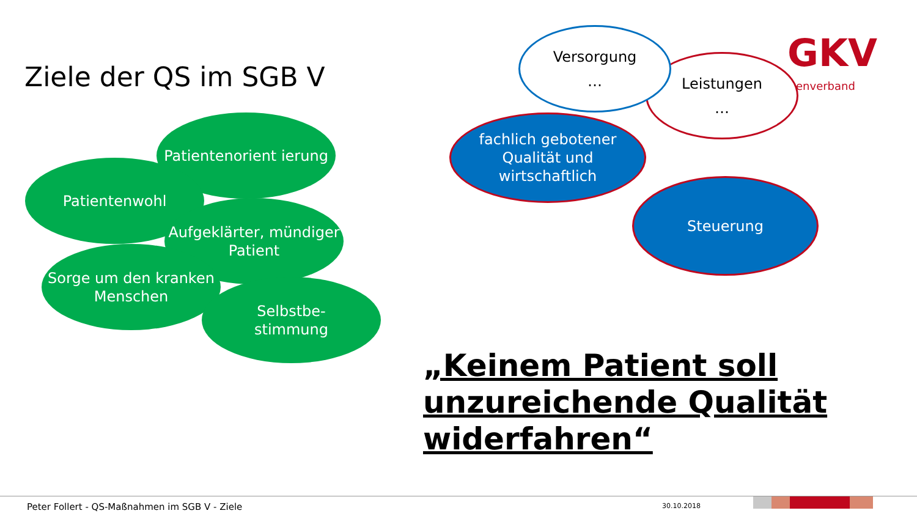Ziele der QS im SGB V
Leistungen
…
Versorgung
…
GKV
enverband
fachlich gebotener Qualität und wirtschaftlich
Steuerung
Patientenorient ierung
Patientenwohl
Aufgeklärter, mündiger Patient
Sorge um den kranken Menschen
Selbstbe-
stimmung
„Keinem Patient soll
unzureichende Qualität
widerfahren“
Peter Follert - QS-Maßnahmen im SGB V - Ziele
30.10.2018